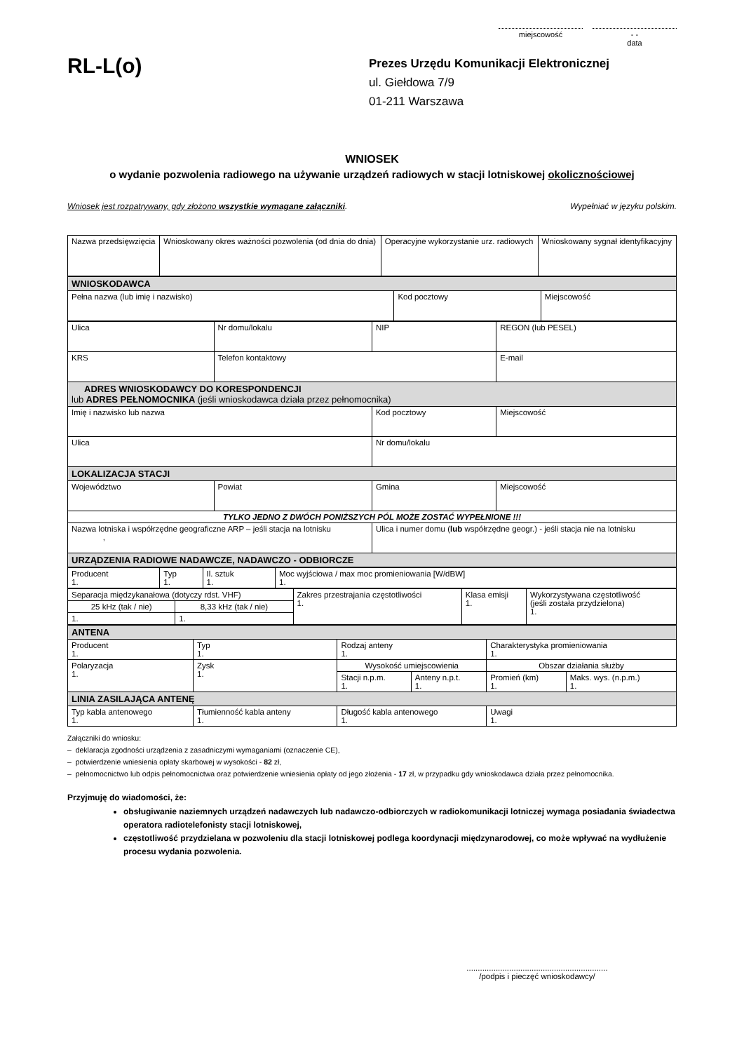miejscowość - -
data
RL-L(o)
Prezes Urzędu Komunikacji Elektronicznej
ul. Giełdowa 7/9
01-211 Warszawa
WNIOSEK
o wydanie pozwolenia radiowego na używanie urządzeń radiowych w stacji lotniskowej okolicznościowej
Wniosek jest rozpatrywany, gdy złożono wszystkie wymagane załączniki. Wypełniać w języku polskim.
| Nazwa przedsięwzięcia | Wnioskowany okres ważności pozwolenia (od dnia do dnia) | Operacyjne wykorzystanie urz. radiowych | Wnioskowany sygnał identyfikacyjny |
| WNIOSKODAWCA | | |
| --- | --- | --- |
| Pełna nazwa (lub imię i nazwisko) | Kod pocztowy | Miejscowość |
| Ulica | Nr domu/lokalu | NIP | REGON (lub PESEL) |
| KRS | Telefon kontaktowy | | E-mail |
| ADRES WNIOSKODAWCY DO KORESPONDENCJI lub ADRES PEŁNOMOCNIKA (jeśli wnioskodawca działa przez pełnomocnika) | | | |
| Imię i nazwisko lub nazwa | | Kod pocztowy | Miejscowość |
| Ulica | | Nr domu/lokalu | |
| LOKALIZACJA STACJI | | | |
| Województwo | Powiat | Gmina | Miejscowość |
| TYLKO JEDNO Z DWÓCH PONIŻSZYCH PÓL MOŻE ZOSTAĆ WYPEŁNIONE !!! | | | |
| Nazwa lotniska i współrzędne geograficzne ARP – jeśli stacja na lotnisku , | | Ulica i numer domu ( lub współrzędne geogr.) - jeśli stacja nie na lotnisku | |
| URZĄDZENIA RADIOWE NADAWCZE, NADAWCZO - ODBIORCZE | | | |
| Producent 1. | Typ 1. | Il. sztuk 1. | Moc wyjściowa / max moc promieniowania [W/dBW] 1. |
| Separacja międzykanałowa (dotyczy rdst. VHF) | | Zakres przestrajania częstotliwości 1. | Klasa emisji 1. | Wykorzystywana częstotliwość (jeśli została przydzielona) 1. |
| 25 kHz (tak / nie) | 8,33 kHz (tak / nie) | | | |
| 1. | 1. | | | |
| ANTENA | | | | | |
| --- | --- | --- | --- | --- | --- |
| Producent 1. | Typ 1. | Rodzaj anteny 1. | | Charakterystyka promieniowania 1. | |
| Polaryzacja 1. | Zysk 1. | Wysokość umiejscowienia | | Obszar działania służby | |
| | | Stacji n.p.m. 1. | Anteny n.p.t. 1. | Promień (km) 1. | Maks. wys. (n.p.m.) 1. |
| LINIA ZASILAJĄCA ANTENĘ | | | | | |
| Typ kabla antenowego 1. | Tłumienność kabla anteny 1. | Długość kabla antenowego 1. | | Uwagi 1. | |
Załączniki do wniosku:
– deklaracja zgodności urządzenia z zasadniczymi wymaganiami (oznaczenie CE),
– potwierdzenie wniesienia opłaty skarbowej w wysokości - 82 zł,
– pełnomocnictwo lub odpis pełnomocnictwa oraz potwierdzenie wniesienia opłaty od jego złożenia - 17 zł, w przypadku gdy wnioskodawca działa przez pełnomocnika.
Przyjmuję do wiadomości, że:
obsługiwanie naziemnych urządzeń nadawczych lub nadawczo-odbiorczych w radiokomunikacji lotniczej wymaga posiadania świadectwa operatora radiotelefonisty stacji lotniskowej,
częstotliwość przydzielana w pozwoleniu dla stacji lotniskowej podlega koordynacji międzynarodowej, co może wpływać na wydłużenie procesu wydania pozwolenia.
...............................................................
/podpis i pieczęć wnioskodawcy/